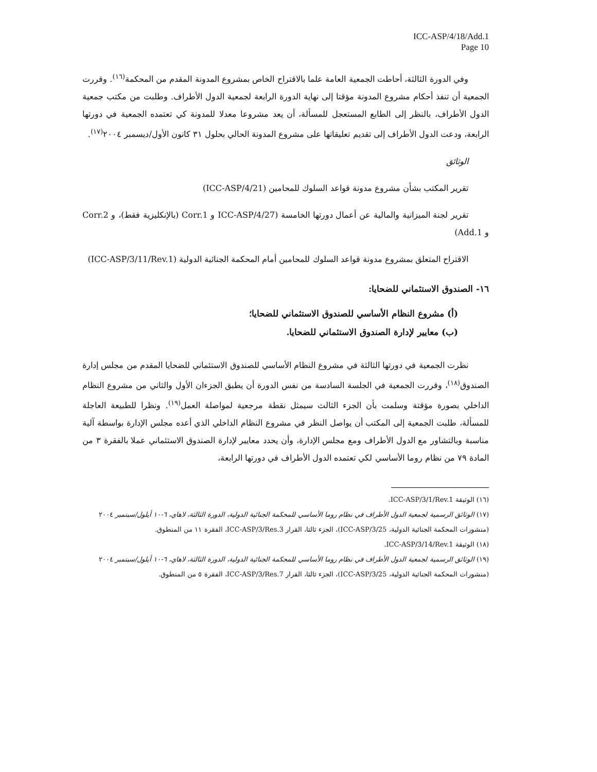ICC-ASP/4/18/Add.1
Page 10
وفي الدورة الثالثة، أحاطت الجمعية العامة علما بالاقتراح الخاص بمشروع المدونة المقدم من المحكمة<sup>(١٦)</sup>. وقررت الجمعية أن تنفذ أحكام مشروع المدونة مؤقتا إلى نهاية الدورة الرابعة لجمعية الدول الأطراف. وطلبت من مكتب جمعية الدول الأطراف، بالنظر إلى الطابع المستعجل للمسألة، أن يعد مشروعا معدلا للمدونة كي تعتمده الجمعية في دورتها الرابعة، ودعت الدول الأطراف إلى تقديم تعليقاتها على مشروع المدونة الحالي بحلول ٣١ كانون الأول/ديسمبر ٢٠٠٤<sup>(١٧)</sup>.
الوثائق
تقرير المكتب بشأن مشروع مدونة قواعد السلوك للمحامين (ICC-ASP/4/21)
تقرير لجنة الميزانية والمالية عن أعمال دورتها الخامسة (ICC-ASP/4/27 و Corr.1 (بالإنكليزية فقط)، و Corr.2 و Add.1)
الاقتراح المتعلق بمشروع مدونة قواعد السلوك للمحامين أمام المحكمة الجنائية الدولية (ICC-ASP/3/11/Rev.1)
١٦- الصندوق الاستئماني للضحايا:
(أ) مشروع النظام الأساسي للصندوق الاستئماني للضحايا؛
(ب) معايير لإدارة الصندوق الاستئماني للضحايا.
نظرت الجمعية في دورتها الثالثة في مشروع النظام الأساسي للصندوق الاستئماني للضحايا المقدم من مجلس إدارة الصندوق<sup>(١٨)</sup>، وقررت الجمعية في الجلسة السادسة من نفس الدورة أن يطبق الجزءان الأول والثاني من مشروع النظام الداخلي بصورة مؤقتة وسلمت بأن الجزء الثالث سيمثل نقطة مرجعية لمواصلة العمل<sup>(١٩)</sup>. ونظرا للطبيعة العاجلة للمسألة، طلبت الجمعية إلى المكتب أن يواصل النظر في مشروع النظام الداخلي الذي أعده مجلس الإدارة بواسطة آلية مناسبة وبالتشاور مع الدول الأطراف ومع مجلس الإدارة، وأن يحدد معايير لإدارة الصندوق الاستئماني عملا بالفقرة ٣ من المادة ٧٩ من نظام روما الأساسي لكي تعتمده الدول الأطراف في دورتها الرابعة،
(١٦) الوثيقة ICC-ASP/3/1/Rev.1.
(١٧) الوثائق الرسمية لجمعية الدول الأطراف في نظام روما الأساسي للمحكمة الجنائية الدولية، الدورة الثالثة، لاهاي، ٦-١٠ أيلول/سبتمبر ٢٠٠٤ (منشورات المحكمة الجنائية الدولية، ICC-ASP/3/25)، الجزء ثالثا، القرار ICC-ASP/3/Res.3، الفقرة ١١ من المنطوق.
(١٨) الوثيقة ICC-ASP/3/14/Rev.1.
(١٩) الوثائق الرسمية لجمعية الدول الأطراف في نظام روما الأساسي للمحكمة الجنائية الدولية، الدورة الثالثة، لاهاي، ٦-١٠ أيلول/سبتمبر ٢٠٠٤ (منشورات المحكمة الجنائية الدولية، ICC-ASP/3/25)، الجزء ثالثا، القرار ICC-ASP/3/Res.7، الفقرة ٥ من المنطوق.